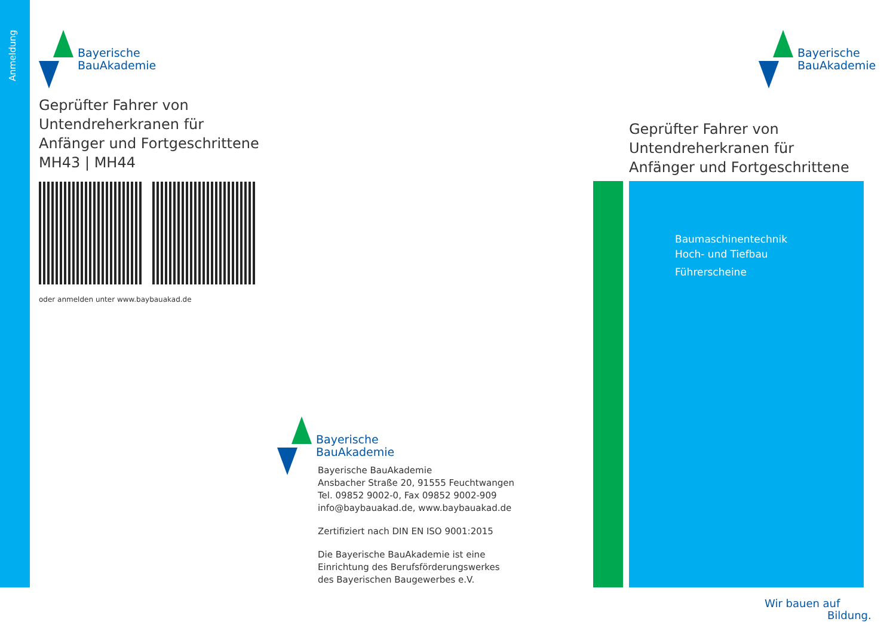Anmeldung
Bayerische
BauAkademie
Geprüfter Fahrer von
Untendreherkranen für
Anfänger und Fortgeschrittene
MH43 | MH44
oder anmelden unter www.baybauakad.de
Bayerische
BauAkademie
Bayerische BauAkademie
Ansbacher Straße 20, 91555 Feuchtwangen
Tel. 09852 9002-0, Fax 09852 9002-909
info@baybauakad.de, www.baybauakad.de
Zertifiziert nach DIN EN ISO 9001:2015
Die Bayerische BauAkademie ist eine
Einrichtung des Berufsförderungswerkes
des Bayerischen Baugewerbes e.V.
Bayerische
BauAkademie
Geprüfter Fahrer von
Untendreherkranen für
Anfänger und Fortgeschrittene
Baumaschinentechnik
Hoch- und Tiefbau
Führerscheine
Wir bauen auf
Bildung.